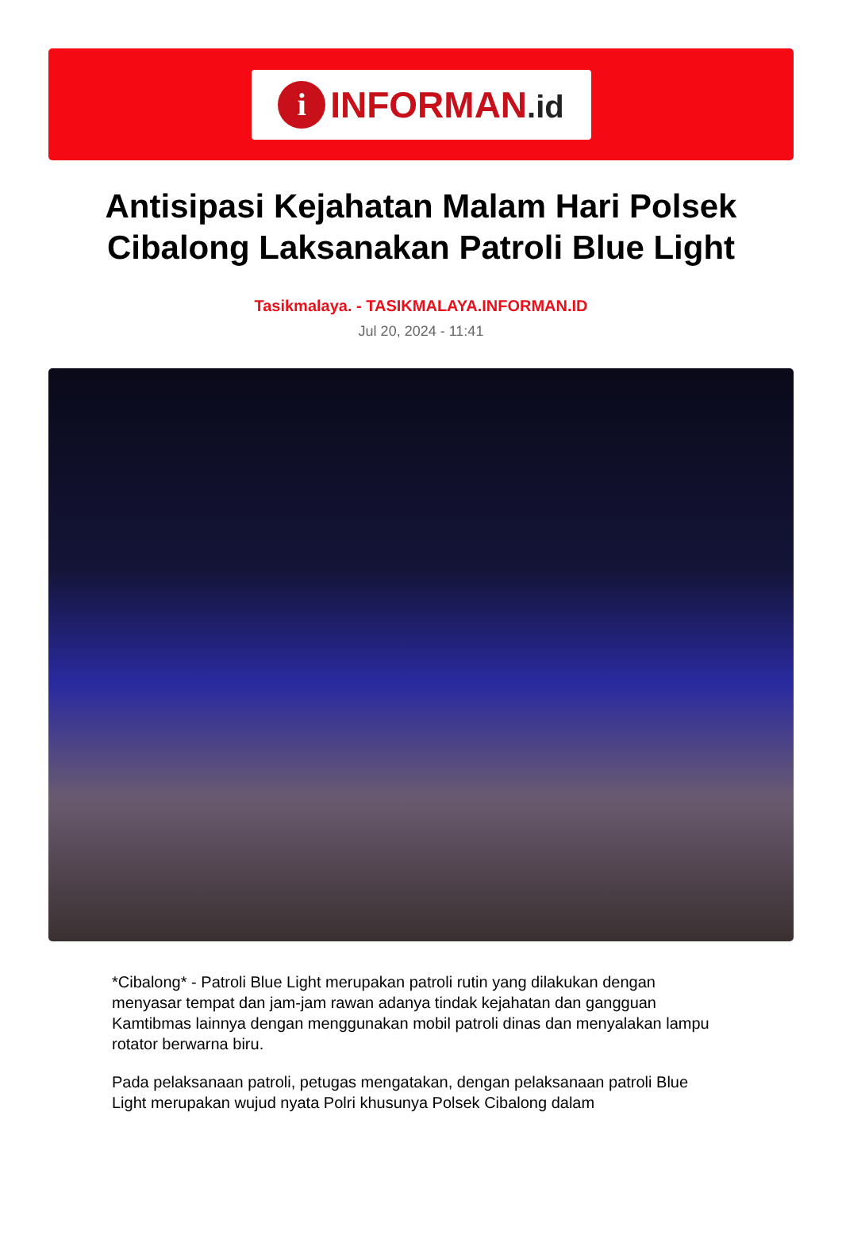i
INFORMAN.id
Antisipasi Kejahatan Malam Hari Polsek Cibalong Laksanakan Patroli Blue Light
Tasikmalaya. - TASIKMALAYA.INFORMAN.ID
Jul 20, 2024 - 11:41
*Cibalong* - Patroli Blue Light merupakan patroli rutin yang dilakukan dengan menyasar tempat dan jam-jam rawan adanya tindak kejahatan dan gangguan Kamtibmas lainnya dengan menggunakan mobil patroli dinas dan menyalakan lampu rotator berwarna biru.
Pada pelaksanaan patroli, petugas mengatakan, dengan pelaksanaan patroli Blue Light merupakan wujud nyata Polri khusunya Polsek Cibalong dalam